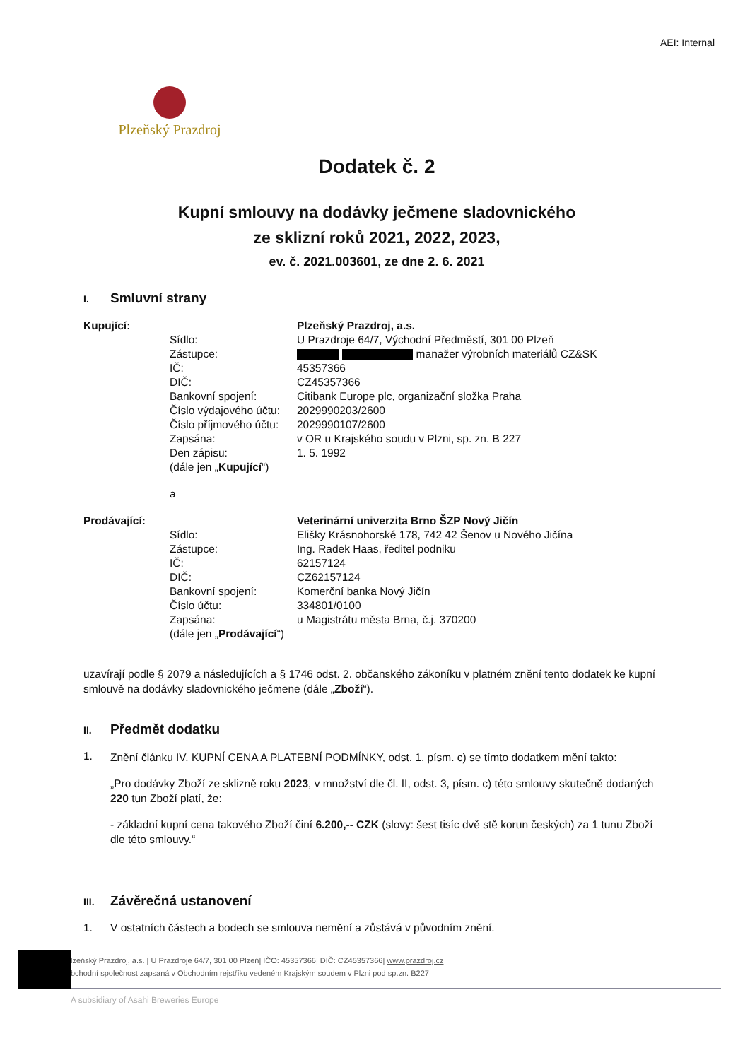AEI: Internal
Plzeňský Prazdroj
Dodatek č. 2
Kupní smlouvy na dodávky ječmene sladovnického
ze sklizní roků 2021, 2022, 2023,
ev. č. 2021.003601, ze dne 2. 6. 2021
I. Smluvní strany
Kupující: Plzeňský Prazdroj, a.s.
Sídlo: U Prazdroje 64/7, Východní Předměstí, 301 00 Plzeň
Zástupce: manažer výrobních materiálů CZ&SK
IČ: 45357366
DIČ: CZ45357366
Bankovní spojení: Citibank Europe plc, organizační složka Praha
Číslo výdajového účtu:
2029990203/2600
Číslo příjmového účtu:
2029990107/2600
Zapsána: v OR u Krajského soudu v Plzni, sp. zn. B 227
Den zápisu: 1. 5. 1992
(dále jen „Kupující“)
a
Prodávající: Veterinární univerzita Brno ŠZP Nový Jičín
Sídlo: Elišky Krásnohorské 178, 742 42 Šenov u Nového Jičína
Zástupce: Ing. Radek Haas, ředitel podniku
IČ: 62157124
DIČ: CZ62157124
Bankovní spojení: Komerční banka Nový Jičín
Číslo účtu: 334801/0100
Zapsána: u Magistrátu města Brna, č.j. 370200
(dále jen „Prodávající“)
uzavírají podle § 2079 a následujících a § 1746 odst. 2. občanského zákoníku v platném znění tento dodatek ke kupní smlouvě na dodávky sladovnického ječmene (dále „Zboží“).
II. Předmět dodatku
1.
Znění článku IV. KUPNÍ CENA A PLATEBNÍ PODMÍNKY, odst. 1, písm. c) se tímto dodatkem mění takto:
„Pro dodávky Zboží ze sklizně roku 2023, v množství dle čl. II, odst. 3, písm. c) této smlouvy skutečně dodaných 220 tun Zboží platí, že:
- základní kupní cena takového Zboží činí 6.200,-- CZK (slovy: šest tisíc dvě stě korun českých) za 1 tunu Zboží dle této smlouvy.“
III. Závěrečná ustanovení
1. V ostatních částech a bodech se smlouva nemění a zůstává v původním znění.
lzeňský Prazdroj, a.s. | U Prazdroje 64/7, 301 00 Plzeň| IČO: 45357366| DIČ: CZ45357366| www.prazdroj.cz
bchodní společnost zapsaná v Obchodním rejstříku vedeném Krajským soudem v Plzni pod sp.zn. B227
A subsidiary of Asahi Breweries Europe